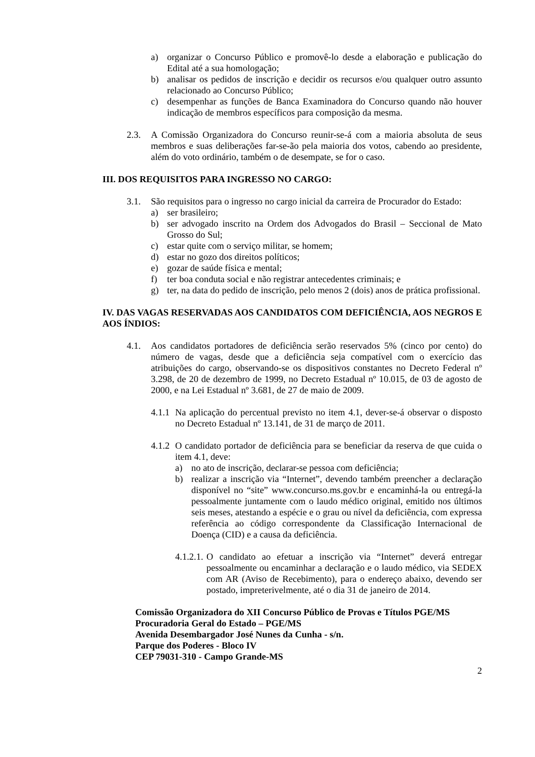a) organizar o Concurso Público e promovê-lo desde a elaboração e publicação do Edital até a sua homologação;
b) analisar os pedidos de inscrição e decidir os recursos e/ou qualquer outro assunto relacionado ao Concurso Público;
c) desempenhar as funções de Banca Examinadora do Concurso quando não houver indicação de membros específicos para composição da mesma.
2.3. A Comissão Organizadora do Concurso reunir-se-á com a maioria absoluta de seus membros e suas deliberações far-se-ão pela maioria dos votos, cabendo ao presidente, além do voto ordinário, também o de desempate, se for o caso.
III. DOS REQUISITOS PARA INGRESSO NO CARGO:
3.1. São requisitos para o ingresso no cargo inicial da carreira de Procurador do Estado:
a) ser brasileiro;
b) ser advogado inscrito na Ordem dos Advogados do Brasil – Seccional de Mato Grosso do Sul;
c) estar quite com o serviço militar, se homem;
d) estar no gozo dos direitos políticos;
e) gozar de saúde física e mental;
f) ter boa conduta social e não registrar antecedentes criminais; e
g) ter, na data do pedido de inscrição, pelo menos 2 (dois) anos de prática profissional.
IV. DAS VAGAS RESERVADAS AOS CANDIDATOS COM DEFICIÊNCIA, AOS NEGROS E AOS ÍNDIOS:
4.1. Aos candidatos portadores de deficiência serão reservados 5% (cinco por cento) do número de vagas, desde que a deficiência seja compatível com o exercício das atribuições do cargo, observando-se os dispositivos constantes no Decreto Federal nº 3.298, de 20 de dezembro de 1999, no Decreto Estadual nº 10.015, de 03 de agosto de 2000, e na Lei Estadual nº 3.681, de 27 de maio de 2009.
4.1.1 Na aplicação do percentual previsto no item 4.1, dever-se-á observar o disposto no Decreto Estadual nº 13.141, de 31 de março de 2011.
4.1.2 O candidato portador de deficiência para se beneficiar da reserva de que cuida o item 4.1, deve:
a) no ato de inscrição, declarar-se pessoa com deficiência;
b) realizar a inscrição via “Internet”, devendo também preencher a declaração disponível no “site” www.concurso.ms.gov.br e encaminhá-la ou entregá-la pessoalmente juntamente com o laudo médico original, emitido nos últimos seis meses, atestando a espécie e o grau ou nível da deficiência, com expressa referência ao código correspondente da Classificação Internacional de Doença (CID) e a causa da deficiência.
4.1.2.1. O candidato ao efetuar a inscrição via “Internet” deverá entregar pessoalmente ou encaminhar a declaração e o laudo médico, via SEDEX com AR (Aviso de Recebimento), para o endereço abaixo, devendo ser postado, impreterivelmente, até o dia 31 de janeiro de 2014.
Comissão Organizadora do XII Concurso Público de Provas e Títulos PGE/MS
Procuradoria Geral do Estado – PGE/MS
Avenida Desembargador José Nunes da Cunha - s/n.
Parque dos Poderes - Bloco IV
CEP 79031-310 - Campo Grande-MS
2